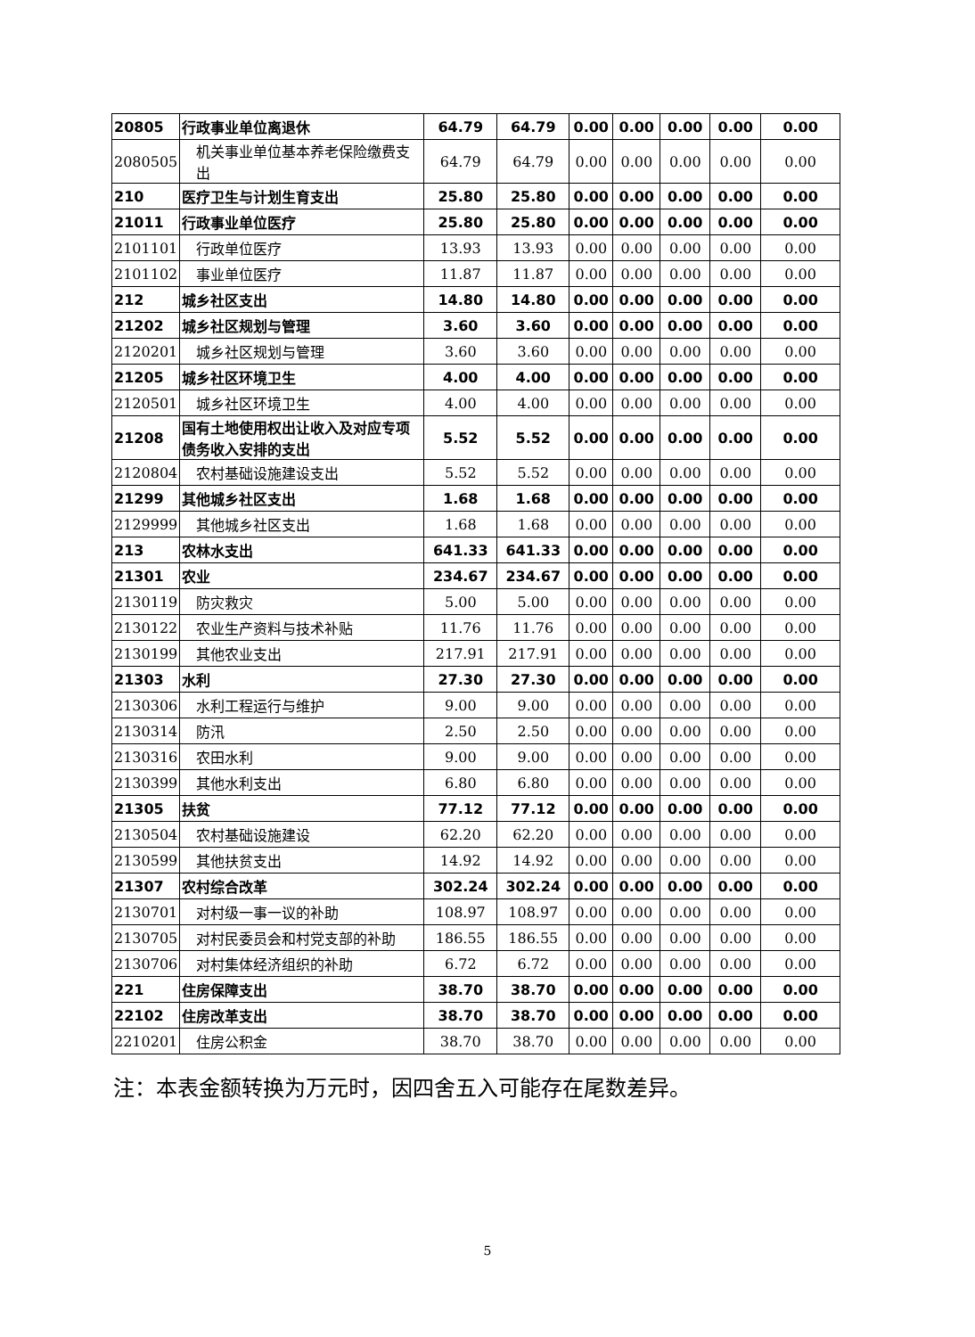| 20805 | 行政事业单位离退休 | 64.79 | 64.79 | 0.00 | 0.00 | 0.00 | 0.00 | 0.00 |
| 2080505 | 机关事业单位基本养老保险缴费支出 | 64.79 | 64.79 | 0.00 | 0.00 | 0.00 | 0.00 | 0.00 |
| 210 | 医疗卫生与计划生育支出 | 25.80 | 25.80 | 0.00 | 0.00 | 0.00 | 0.00 | 0.00 |
| 21011 | 行政事业单位医疗 | 25.80 | 25.80 | 0.00 | 0.00 | 0.00 | 0.00 | 0.00 |
| 2101101 | 行政单位医疗 | 13.93 | 13.93 | 0.00 | 0.00 | 0.00 | 0.00 | 0.00 |
| 2101102 | 事业单位医疗 | 11.87 | 11.87 | 0.00 | 0.00 | 0.00 | 0.00 | 0.00 |
| 212 | 城乡社区支出 | 14.80 | 14.80 | 0.00 | 0.00 | 0.00 | 0.00 | 0.00 |
| 21202 | 城乡社区规划与管理 | 3.60 | 3.60 | 0.00 | 0.00 | 0.00 | 0.00 | 0.00 |
| 2120201 | 城乡社区规划与管理 | 3.60 | 3.60 | 0.00 | 0.00 | 0.00 | 0.00 | 0.00 |
| 21205 | 城乡社区环境卫生 | 4.00 | 4.00 | 0.00 | 0.00 | 0.00 | 0.00 | 0.00 |
| 2120501 | 城乡社区环境卫生 | 4.00 | 4.00 | 0.00 | 0.00 | 0.00 | 0.00 | 0.00 |
| 21208 | 国有土地使用权出让收入及对应专项债务收入安排的支出 | 5.52 | 5.52 | 0.00 | 0.00 | 0.00 | 0.00 | 0.00 |
| 2120804 | 农村基础设施建设支出 | 5.52 | 5.52 | 0.00 | 0.00 | 0.00 | 0.00 | 0.00 |
| 21299 | 其他城乡社区支出 | 1.68 | 1.68 | 0.00 | 0.00 | 0.00 | 0.00 | 0.00 |
| 2129999 | 其他城乡社区支出 | 1.68 | 1.68 | 0.00 | 0.00 | 0.00 | 0.00 | 0.00 |
| 213 | 农林水支出 | 641.33 | 641.33 | 0.00 | 0.00 | 0.00 | 0.00 | 0.00 |
| 21301 | 农业 | 234.67 | 234.67 | 0.00 | 0.00 | 0.00 | 0.00 | 0.00 |
| 2130119 | 防灾救灾 | 5.00 | 5.00 | 0.00 | 0.00 | 0.00 | 0.00 | 0.00 |
| 2130122 | 农业生产资料与技术补贴 | 11.76 | 11.76 | 0.00 | 0.00 | 0.00 | 0.00 | 0.00 |
| 2130199 | 其他农业支出 | 217.91 | 217.91 | 0.00 | 0.00 | 0.00 | 0.00 | 0.00 |
| 21303 | 水利 | 27.30 | 27.30 | 0.00 | 0.00 | 0.00 | 0.00 | 0.00 |
| 2130306 | 水利工程运行与维护 | 9.00 | 9.00 | 0.00 | 0.00 | 0.00 | 0.00 | 0.00 |
| 2130314 | 防汛 | 2.50 | 2.50 | 0.00 | 0.00 | 0.00 | 0.00 | 0.00 |
| 2130316 | 农田水利 | 9.00 | 9.00 | 0.00 | 0.00 | 0.00 | 0.00 | 0.00 |
| 2130399 | 其他水利支出 | 6.80 | 6.80 | 0.00 | 0.00 | 0.00 | 0.00 | 0.00 |
| 21305 | 扶贫 | 77.12 | 77.12 | 0.00 | 0.00 | 0.00 | 0.00 | 0.00 |
| 2130504 | 农村基础设施建设 | 62.20 | 62.20 | 0.00 | 0.00 | 0.00 | 0.00 | 0.00 |
| 2130599 | 其他扶贫支出 | 14.92 | 14.92 | 0.00 | 0.00 | 0.00 | 0.00 | 0.00 |
| 21307 | 农村综合改革 | 302.24 | 302.24 | 0.00 | 0.00 | 0.00 | 0.00 | 0.00 |
| 2130701 | 对村级一事一议的补助 | 108.97 | 108.97 | 0.00 | 0.00 | 0.00 | 0.00 | 0.00 |
| 2130705 | 对村民委员会和村党支部的补助 | 186.55 | 186.55 | 0.00 | 0.00 | 0.00 | 0.00 | 0.00 |
| 2130706 | 对村集体经济组织的补助 | 6.72 | 6.72 | 0.00 | 0.00 | 0.00 | 0.00 | 0.00 |
| 221 | 住房保障支出 | 38.70 | 38.70 | 0.00 | 0.00 | 0.00 | 0.00 | 0.00 |
| 22102 | 住房改革支出 | 38.70 | 38.70 | 0.00 | 0.00 | 0.00 | 0.00 | 0.00 |
| 2210201 | 住房公积金 | 38.70 | 38.70 | 0.00 | 0.00 | 0.00 | 0.00 | 0.00 |
注：本表金额转换为万元时，因四舍五入可能存在尾数差异。
5